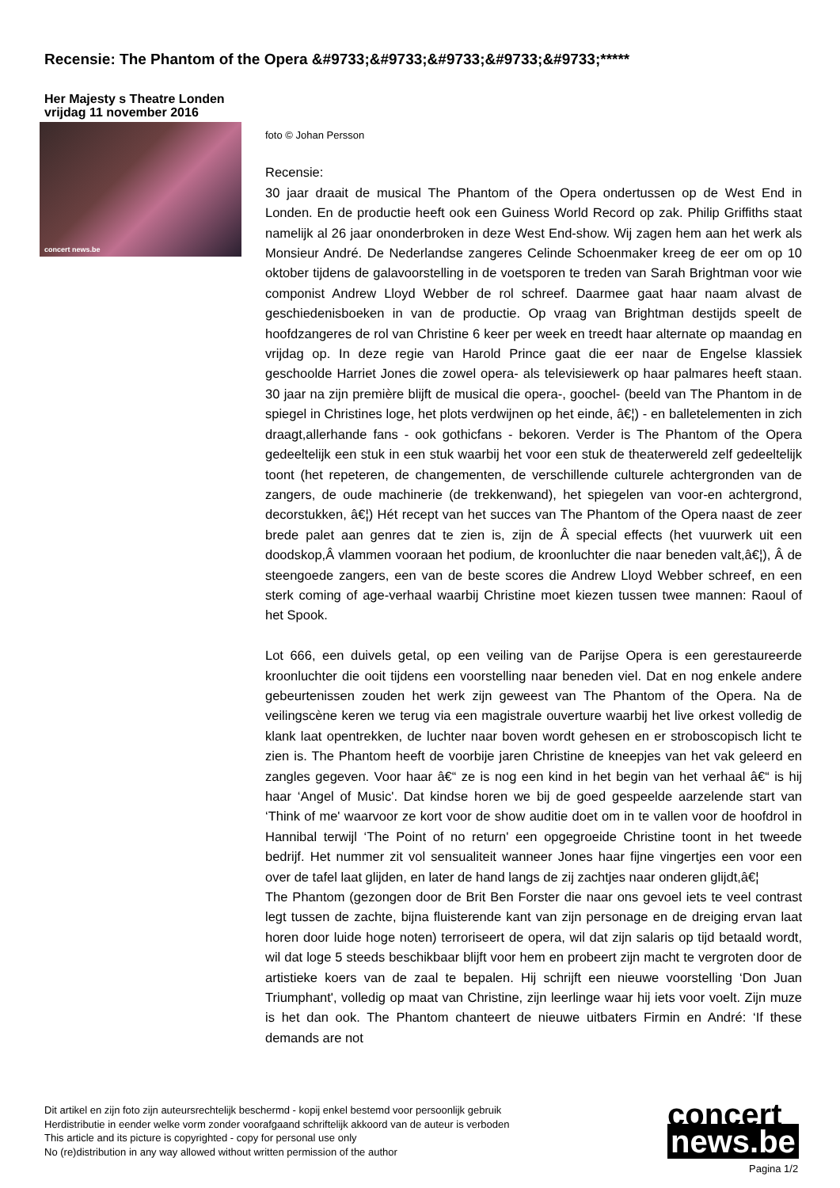Recensie: The Phantom of the Opera &#9733;&#9733;&#9733;&#9733;&#9733;*****
Her Majesty s Theatre Londen
vrijdag 11 november 2016
concert news.be
foto © Johan Persson
Recensie:
30 jaar draait de musical The Phantom of the Opera ondertussen op de West End in Londen. En de productie heeft ook een Guiness World Record op zak. Philip Griffiths staat namelijk al 26 jaar ononderbroken in deze West End-show. Wij zagen hem aan het werk als Monsieur André. De Nederlandse zangeres Celinde Schoenmaker kreeg de eer om op 10 oktober tijdens de galavoorstelling in de voetsporen te treden van Sarah Brightman voor wie componist Andrew Lloyd Webber de rol schreef. Daarmee gaat haar naam alvast de geschiedenisboeken in van de productie. Op vraag van Brightman destijds speelt de hoofdzangeres de rol van Christine 6 keer per week en treedt haar alternate op maandag en vrijdag op. In deze regie van Harold Prince gaat die eer naar de Engelse klassiek geschoolde Harriet Jones die zowel opera- als televisiewerk op haar palmares heeft staan. 30 jaar na zijn première blijft de musical die opera-, goochel- (beeld van The Phantom in de spiegel in Christines loge, het plots verdwijnen op het einde, â€¦) - en balletelementen in zich draagt,allerhande fans - ook gothicfans - bekoren. Verder is The Phantom of the Opera gedeeltelijk een stuk in een stuk waarbij het voor een stuk de theaterwereld zelf gedeeltelijk toont (het repeteren, de changementen, de verschillende culturele achtergronden van de zangers, de oude machinerie (de trekkenwand), het spiegelen van voor-en achtergrond, decorstukken, â€¦) Hét recept van het succes van The Phantom of the Opera naast de zeer brede palet aan genres dat te zien is, zijn de Â special effects (het vuurwerk uit een doodskop,Â vlammen vooraan het podium, de kroonluchter die naar beneden valt,â€¦), Â de steengoede zangers, een van de beste scores die Andrew Lloyd Webber schreef, en een sterk coming of age-verhaal waarbij Christine moet kiezen tussen twee mannen: Raoul of het Spook.
Lot 666, een duivels getal, op een veiling van de Parijse Opera is een gerestaureerde kroonluchter die ooit tijdens een voorstelling naar beneden viel. Dat en nog enkele andere gebeurtenissen zouden het werk zijn geweest van The Phantom of the Opera. Na de veilingscène keren we terug via een magistrale ouverture waarbij het live orkest volledig de klank laat opentrekken, de luchter naar boven wordt gehesen en er stroboscopisch licht te zien is. The Phantom heeft de voorbije jaren Christine de kneepjes van het vak geleerd en zangles gegeven. Voor haar â€“ ze is nog een kind in het begin van het verhaal â€“ is hij haar ‘Angel of Music'. Dat kindse horen we bij de goed gespeelde aarzelende start van ‘Think of me' waarvoor ze kort voor de show auditie doet om in te vallen voor de hoofdrol in Hannibal terwijl ‘The Point of no return' een opgegroeide Christine toont in het tweede bedrijf. Het nummer zit vol sensualiteit wanneer Jones haar fijne vingertjes een voor een over de tafel laat glijden, en later de hand langs de zij zachtjes naar onderen glijdt,â€¦
The Phantom (gezongen door de Brit Ben Forster die naar ons gevoel iets te veel contrast legt tussen de zachte, bijna fluisterende kant van zijn personage en de dreiging ervan laat horen door luide hoge noten) terroriseert de opera, wil dat zijn salaris op tijd betaald wordt, wil dat loge 5 steeds beschikbaar blijft voor hem en probeert zijn macht te vergroten door de artistieke koers van de zaal te bepalen. Hij schrijft een nieuwe voorstelling ‘Don Juan Triumphant', volledig op maat van Christine, zijn leerlinge waar hij iets voor voelt. Zijn muze is het dan ook. The Phantom chanteert de nieuwe uitbaters Firmin en André: ‘If these demands are not
Dit artikel en zijn foto zijn auteursrechtelijk beschermd - kopij enkel bestemd voor persoonlijk gebruik
Herdistributie in eender welke vorm zonder voorafgaand schriftelijk akkoord van de auteur is verboden
This article and its picture is copyrighted - copy for personal use only
No (re)distribution in any way allowed without written permission of the author
concert
news.be
Pagina 1/2